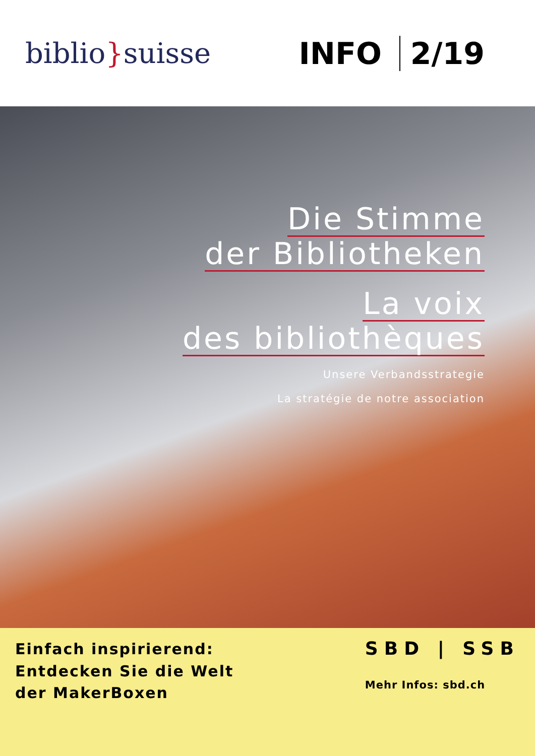biblio}suisse INFO 2/19
Die Stimme
der Bibliotheken
La voix
des bibliothèques
Unsere Verbandsstrategie
La stratégie de notre association
Einfach inspirierend:
Entdecken Sie die Welt
der MakerBoxen
SBD | SSB
Mehr Infos: sbd.ch